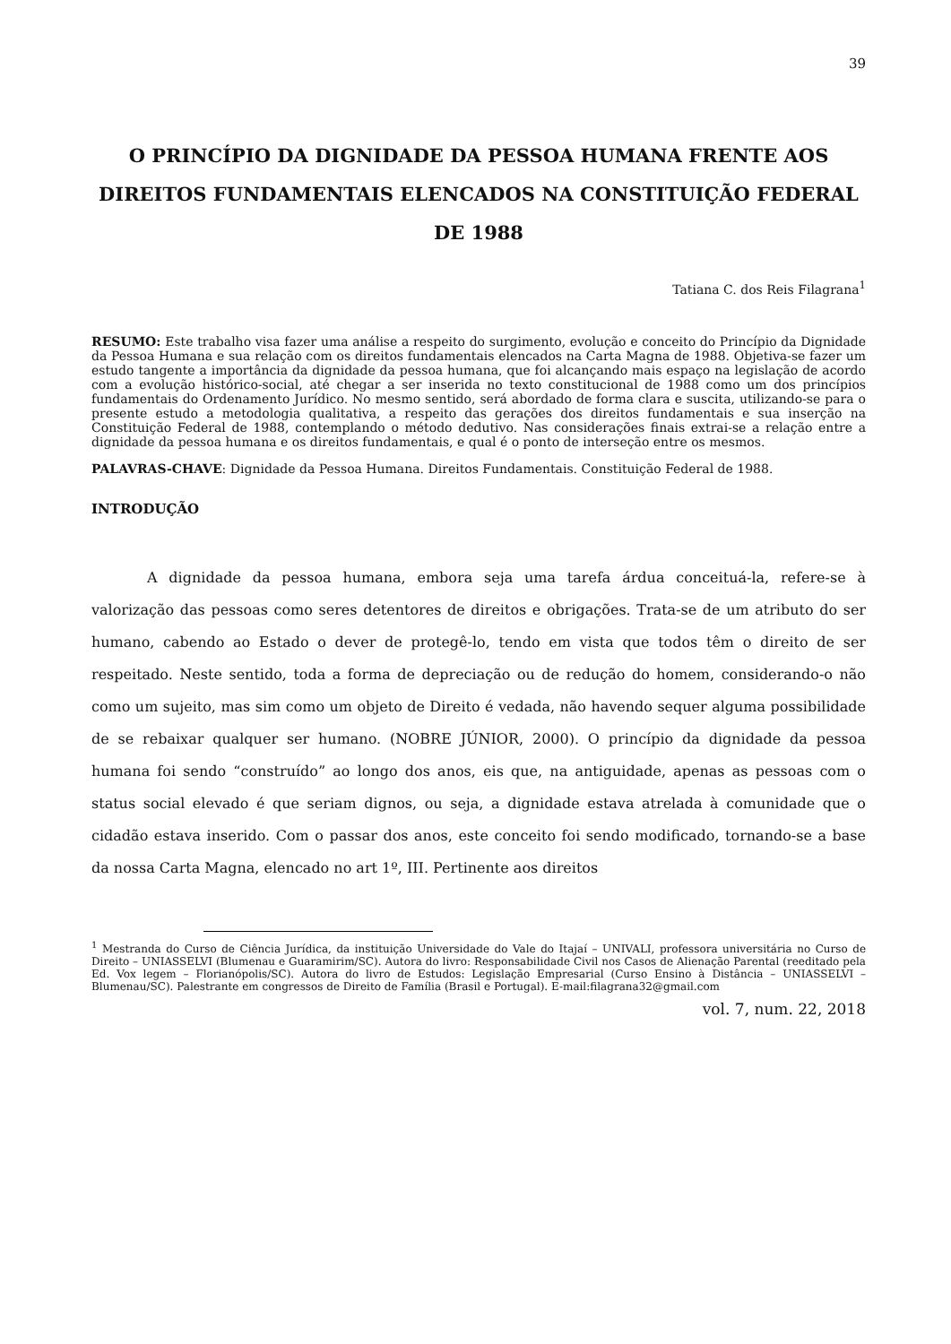39
O PRINCÍPIO DA DIGNIDADE DA PESSOA HUMANA FRENTE AOS DIREITOS FUNDAMENTAIS ELENCADOS NA CONSTITUIÇÃO FEDERAL DE 1988
Tatiana C. dos Reis Filagrana<sup>1</sup>
RESUMO: Este trabalho visa fazer uma análise a respeito do surgimento, evolução e conceito do Princípio da Dignidade da Pessoa Humana e sua relação com os direitos fundamentais elencados na Carta Magna de 1988. Objetiva-se fazer um estudo tangente a importância da dignidade da pessoa humana, que foi alcançando mais espaço na legislação de acordo com a evolução histórico-social, até chegar a ser inserida no texto constitucional de 1988 como um dos princípios fundamentais do Ordenamento Jurídico. No mesmo sentido, será abordado de forma clara e suscita, utilizando-se para o presente estudo a metodologia qualitativa, a respeito das gerações dos direitos fundamentais e sua inserção na Constituição Federal de 1988, contemplando o método dedutivo. Nas considerações finais extrai-se a relação entre a dignidade da pessoa humana e os direitos fundamentais, e qual é o ponto de interseção entre os mesmos.
PALAVRAS-CHAVE: Dignidade da Pessoa Humana. Direitos Fundamentais. Constituição Federal de 1988.
INTRODUÇÃO
A dignidade da pessoa humana, embora seja uma tarefa árdua conceituá-la, refere-se à valorização das pessoas como seres detentores de direitos e obrigações. Trata-se de um atributo do ser humano, cabendo ao Estado o dever de protegê-lo, tendo em vista que todos têm o direito de ser respeitado. Neste sentido, toda a forma de depreciação ou de redução do homem, considerando-o não como um sujeito, mas sim como um objeto de Direito é vedada, não havendo sequer alguma possibilidade de se rebaixar qualquer ser humano. (NOBRE JÚNIOR, 2000). O princípio da dignidade da pessoa humana foi sendo “construído” ao longo dos anos, eis que, na antiguidade, apenas as pessoas com o status social elevado é que seriam dignos, ou seja, a dignidade estava atrelada à comunidade que o cidadão estava inserido. Com o passar dos anos, este conceito foi sendo modificado, tornando-se a base da nossa Carta Magna, elencado no art 1º, III. Pertinente aos direitos
<sup>1</sup> Mestranda do Curso de Ciência Jurídica, da instituição Universidade do Vale do Itajaí – UNIVALI, professora universitária no Curso de Direito – UNIASSELVI (Blumenau e Guaramirim/SC). Autora do livro: Responsabilidade Civil nos Casos de Alienação Parental (reeditado pela Ed. Vox legem – Florianópolis/SC). Autora do livro de Estudos: Legislação Empresarial (Curso Ensino à Distância – UNIASSELVI – Blumenau/SC). Palestrante em congressos de Direito de Família (Brasil e Portugal). E-mail:filagrana32@gmail.com
vol. 7, num. 22, 2018